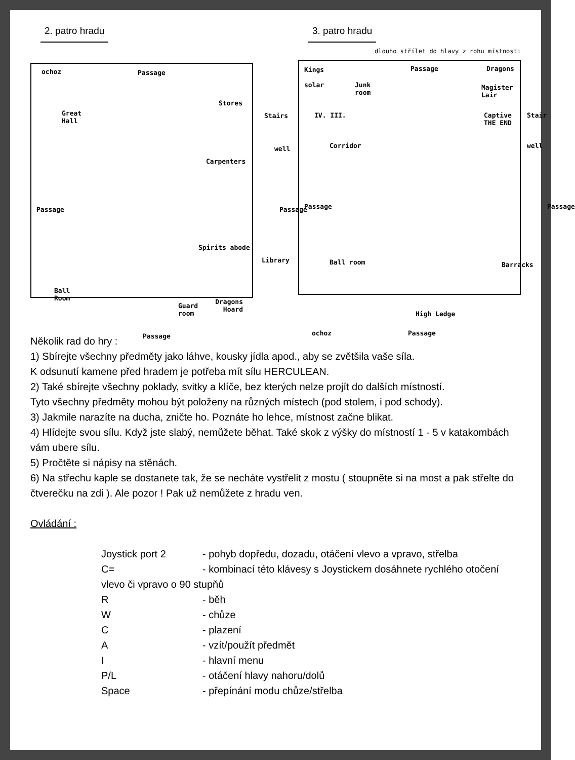2. patro hradu
ochoz Passage
Great
Hall
Stores
Stairs
well
Carpenters
Passage Passage
Spirits abode
Library
Ball
Room
Guard
room
Passage
Dragons
Hoard
3. patro hradu
dlouho střílet do hlavy z rohu místnosti
Kings
solar Junk
room
Passage
Magister Lair
Dragons
Captive
THE END
Stair
well
IV. III.
Corridor
Passage Passage
Ball room Barracks
High Ledge
ochoz Passage
Několik rad do hry :
1) Sbírejte všechny předměty jako láhve, kousky jídla apod., aby se zvětšila vaše síla.
K odsunutí kamene před hradem je potřeba mít sílu HERCULEAN.
2) Také sbírejte všechny poklady, svitky a klíče, bez kterých nelze projít do dalších místností.
Tyto všechny předměty mohou být položeny na různých místech (pod stolem, i pod schody).
3) Jakmile narazíte na ducha, zničte ho. Poznáte ho lehce, místnost začne blikat.
4) Hlídejte svou sílu. Když jste slabý, nemůžete běhat. Také skok z výšky do místností 1 - 5 v katakombách vám ubere sílu.
5) Pročtěte si nápisy na stěnách.
6) Na střechu kaple se dostanete tak, že se necháte vystřelit z mostu ( stoupněte si na most a pak střelte do čtverečku na zdi ). Ale pozor ! Pak už nemůžete z hradu ven.
Ovládání :
Joystick port 2 - pohyb dopředu, dozadu, otáčení vlevo a vpravo, střelba
C= - kombinací této klávesy s Joystickem dosáhnete rychlého otočení
vlevo či vpravo o 90 stupňů
R - běh
W - chůze
C - plazení
A - vzít/použít předmět
I - hlavní menu
P/L - otáčení hlavy nahoru/dolů
Space - přepínání modu chůze/střelba